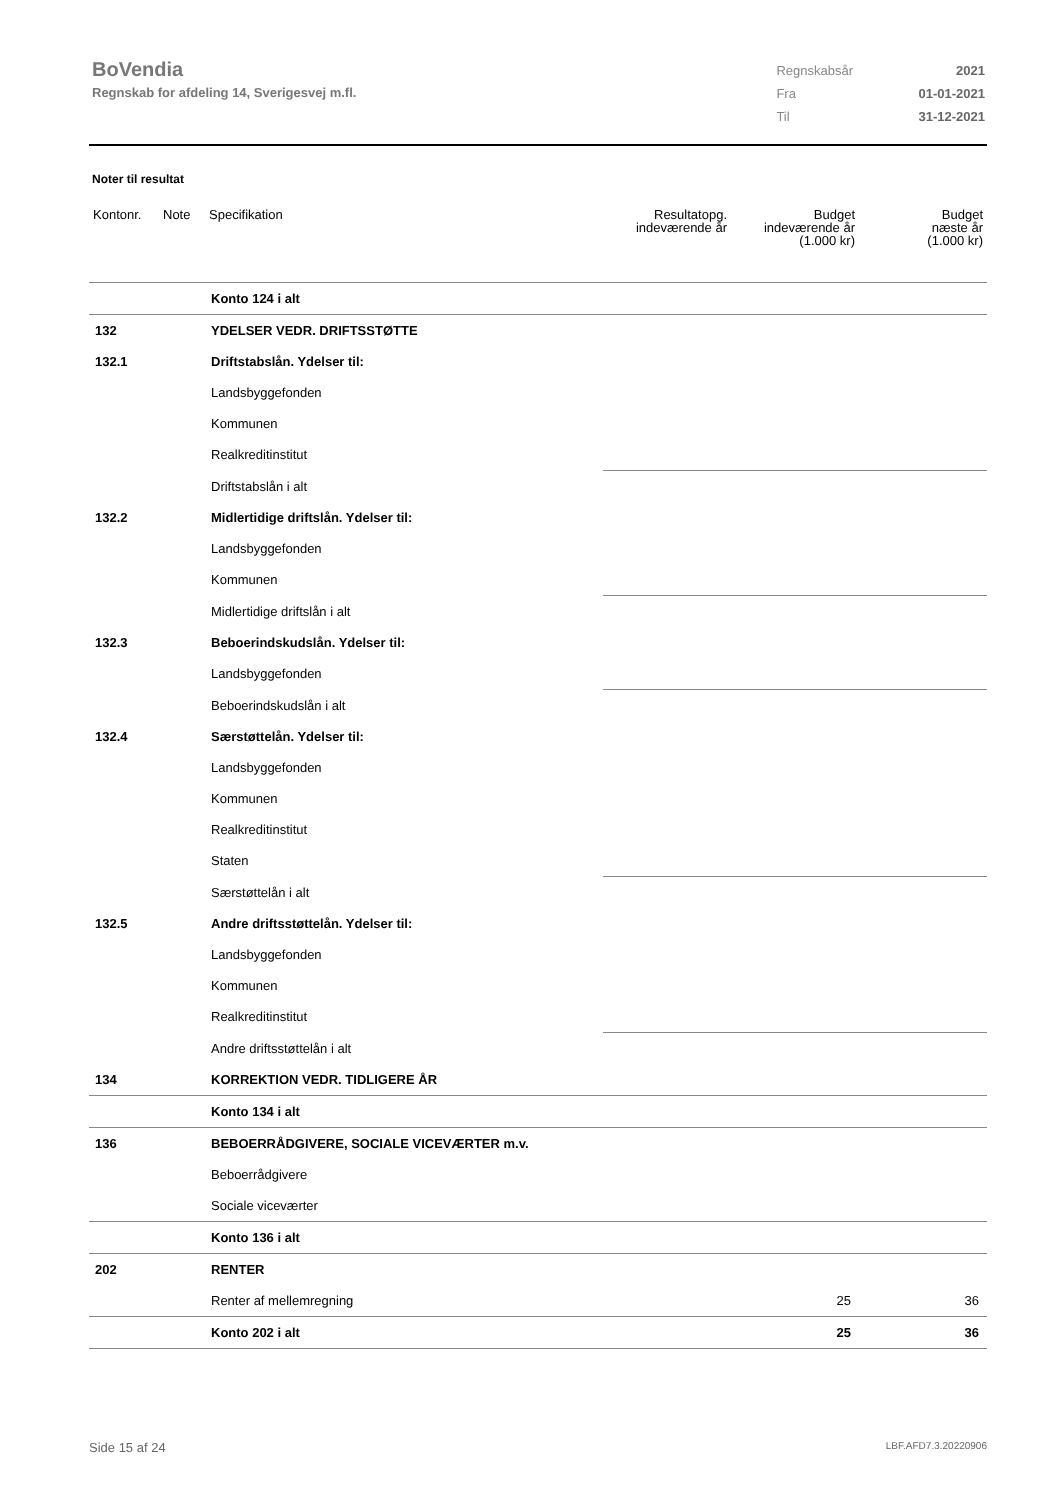BoVendia
Regnskab for afdeling 14, Sverigesvej m.fl.
| Regnskabsår | 2021 |
| Fra | 01-01-2021 |
| Til | 31-12-2021 |
Noter til resultat
| Kontonr. | Note | Specifikation | Resultatopg. indeværende år | Budget indeværende år (1.000 kr) | Budget næste år (1.000 kr) |
| --- | --- | --- | --- | --- | --- |
| | | Konto 124 i alt | | | |
| 132 | | YDELSER VEDR. DRIFTSSTØTTE | | | |
| 132.1 | | Driftstabslån. Ydelser til: | | | |
| | | Landsbyggefonden | | | |
| | | Kommunen | | | |
| | | Realkreditinstitut | | | |
| | | Driftstabslån i alt | | | |
| 132.2 | | Midlertidige driftslån. Ydelser til: | | | |
| | | Landsbyggefonden | | | |
| | | Kommunen | | | |
| | | Midlertidige driftslån i alt | | | |
| 132.3 | | Beboerindskudslån. Ydelser til: | | | |
| | | Landsbyggefonden | | | |
| | | Beboerindskudslån i alt | | | |
| 132.4 | | Særstøttelån. Ydelser til: | | | |
| | | Landsbyggefonden | | | |
| | | Kommunen | | | |
| | | Realkreditinstitut | | | |
| | | Staten | | | |
| | | Særstøttelån i alt | | | |
| 132.5 | | Andre driftsstøttelån. Ydelser til: | | | |
| | | Landsbyggefonden | | | |
| | | Kommunen | | | |
| | | Realkreditinstitut | | | |
| | | Andre driftsstøttelån i alt | | | |
| 134 | | KORREKTION VEDR. TIDLIGERE ÅR | | | |
| | | Konto 134 i alt | | | |
| 136 | | BEBOERRÅDGIVERE, SOCIALE VICEVÆRTER m.v. | | | |
| | | Beboerrådgivere | | | |
| | | Sociale viceværter | | | |
| | | Konto 136 i alt | | | |
| 202 | | RENTER | | | |
| | | Renter af mellemregning | | 25 | 36 |
| | | Konto 202 i alt | | 25 | 36 |
Side 15 af 24 LBF.AFD7.3.20220906